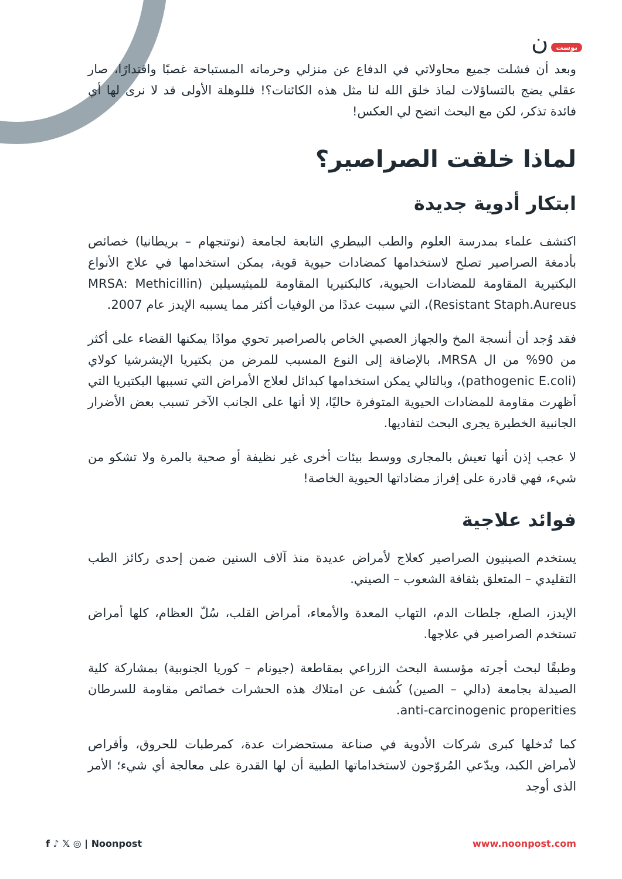بوست ن
وبعد أن فشلت جميع محاولاتي في الدفاع عن منزلي وحرماته المستباحة غصبًا واقتدارًا، صار عقلي يضج بالتساؤلات لماذ خلق الله لنا مثل هذه الكائنات؟! فللوهلة الأولى قد لا نرى لها أي فائدة تذكر، لكن مع البحث اتضح لي العكس!
لماذا خلقت الصراصير؟
ابتكار أدوية جديدة
اكتشف علماء بمدرسة العلوم والطب البيطري التابعة لجامعة (نوتنجهام – بريطانيا) خصائص بأدمغة الصراصير تصلح لاستخدامها كمضادات حيوية قوية، يمكن استخدامها في علاج الأنواع البكتيرية المقاومة للمضادات الحيوية، كالبكتيريا المقاومة للميثيسيلين (MRSA: Methicillin Resistant Staph.Aureus)، التي سببت عددًا من الوفيات أكثر مما يسببه الإيدز عام 2007.
فقد وُجد أن أنسجة المخ والجهاز العصبي الخاص بالصراصير تحوي موادًا يمكنها القضاء على أكثر من 90% من ال MRSA، بالإضافة إلى النوع المسبب للمرض من بكتيريا الإيشرشيا كولاي (pathogenic E.coli)، وبالتالي يمكن استخدامها كبدائل لعلاج الأمراض التي تسببها البكتيريا التي أظهرت مقاومة للمضادات الحيوية المتوفرة حاليًا، إلا أنها على الجانب الآخر تسبب بعض الأضرار الجانبية الخطيرة يجرى البحث لتفاديها.
لا عجب إذن أنها تعيش بالمجارى ووسط بيئات أخرى غير نظيفة أو صحية بالمرة ولا تشكو من شيء، فهي قادرة على إفراز مضاداتها الحيوية الخاصة!
فوائد علاجية
يستخدم الصينيون الصراصير كعلاج لأمراض عديدة منذ آلاف السنين ضمن إحدى ركائز الطب التقليدي – المتعلق بثقافة الشعوب – الصيني.
الإيدز، الصلع، جلطات الدم، التهاب المعدة والأمعاء، أمراض القلب، سُلّ العظام، كلها أمراض تستخدم الصراصير في علاجها.
وطبقًا لبحث أجرته مؤسسة البحث الزراعي بمقاطعة (جيونام – كوريا الجنوبية) بمشاركة كلية الصيدلة بجامعة (دالي – الصين) كُشف عن امتلاك هذه الحشرات خصائص مقاومة للسرطان anti-carcinogenic properities.
كما تُدخلها كبرى شركات الأدوية في صناعة مستحضرات عدة، كمرطبات للحروق، وأقراص لأمراض الكبد، ويدّعي المُروّجون لاستخداماتها الطبية أن لها القدرة على معالجة أي شيء؛ الأمر الذى أوجد
f ♪ 𝕏 ◎ | Noonpost www.noonpost.com